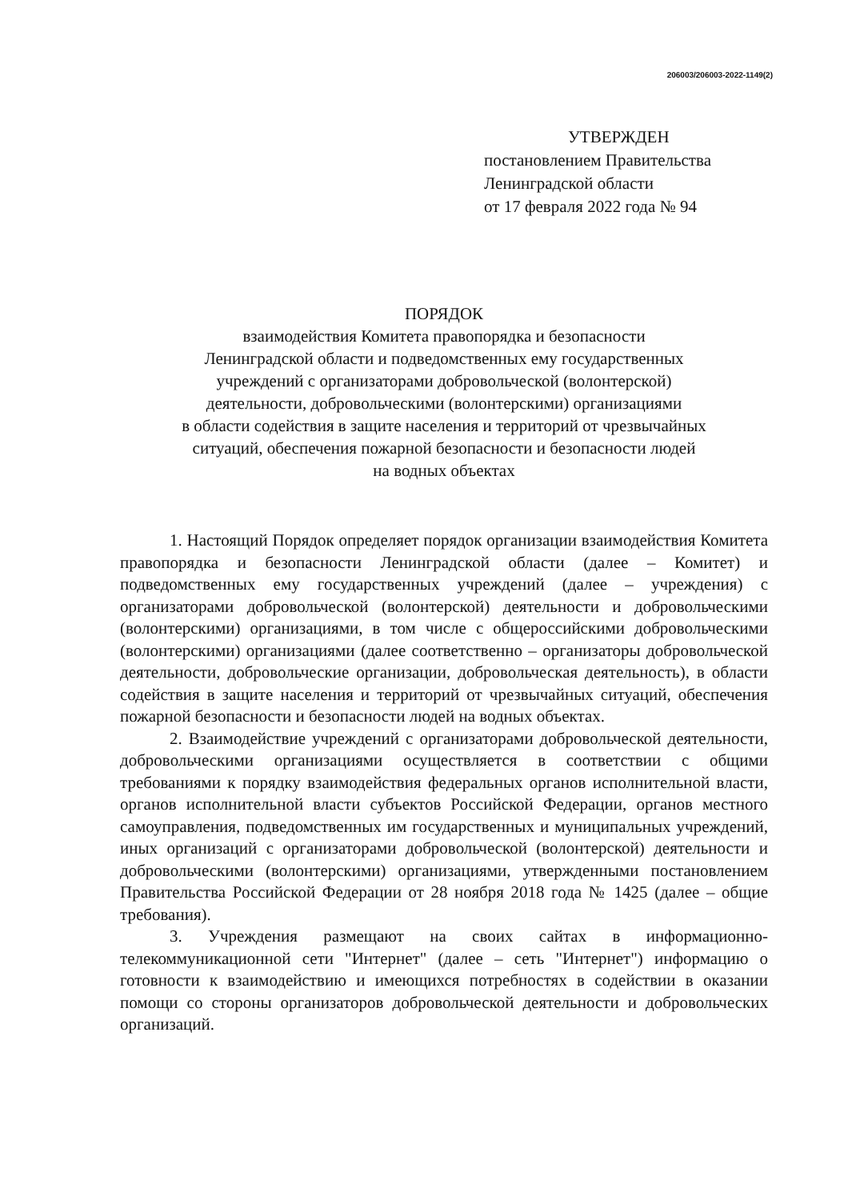206003/206003-2022-1149(2)
УТВЕРЖДЕН
постановлением Правительства
Ленинградской области
от 17 февраля 2022 года № 94
ПОРЯДОК
взаимодействия Комитета правопорядка и безопасности
Ленинградской области и подведомственных ему государственных
учреждений с организаторами добровольческой (волонтерской)
деятельности, добровольческими (волонтерскими) организациями
в области содействия в защите населения и территорий от чрезвычайных
ситуаций, обеспечения пожарной безопасности и безопасности людей
на водных объектах
1. Настоящий Порядок определяет порядок организации взаимодействия Комитета правопорядка и безопасности Ленинградской области (далее – Комитет) и подведомственных ему государственных учреждений (далее – учреждения) с организаторами добровольческой (волонтерской) деятельности и добровольческими (волонтерскими) организациями, в том числе с общероссийскими добровольческими (волонтерскими) организациями (далее соответственно – организаторы добровольческой деятельности, добровольческие организации, добровольческая деятельность), в области содействия в защите населения и территорий от чрезвычайных ситуаций, обеспечения пожарной безопасности и безопасности людей на водных объектах.
2. Взаимодействие учреждений с организаторами добровольческой деятельности, добровольческими организациями осуществляется в соответствии с общими требованиями к порядку взаимодействия федеральных органов исполнительной власти, органов исполнительной власти субъектов Российской Федерации, органов местного самоуправления, подведомственных им государственных и муниципальных учреждений, иных организаций с организаторами добровольческой (волонтерской) деятельности и добровольческими (волонтерскими) организациями, утвержденными постановлением Правительства Российской Федерации от 28 ноября 2018 года № 1425 (далее – общие требования).
3. Учреждения размещают на своих сайтах в информационно-телекоммуникационной сети "Интернет" (далее – сеть "Интернет") информацию о готовности к взаимодействию и имеющихся потребностях в содействии в оказании помощи со стороны организаторов добровольческой деятельности и добровольческих организаций.